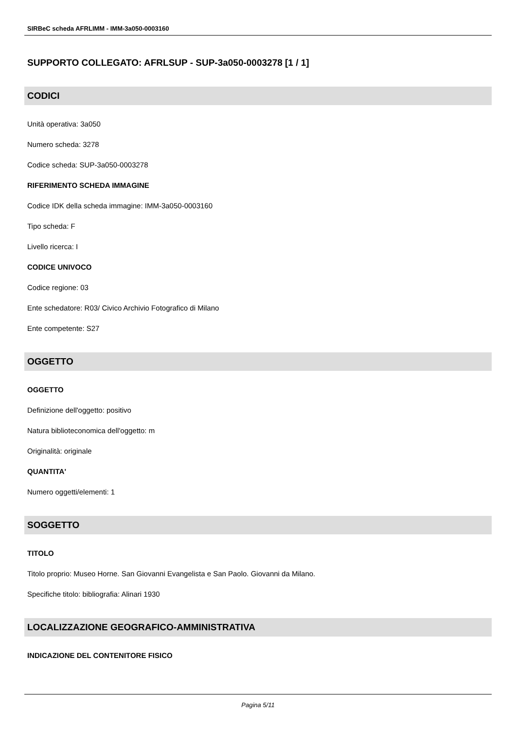SIRBeC scheda AFRLIMM - IMM-3a050-0003160
SUPPORTO COLLEGATO: AFRLSUP - SUP-3a050-0003278 [1 / 1]
CODICI
Unità operativa: 3a050
Numero scheda: 3278
Codice scheda: SUP-3a050-0003278
RIFERIMENTO SCHEDA IMMAGINE
Codice IDK della scheda immagine: IMM-3a050-0003160
Tipo scheda: F
Livello ricerca: I
CODICE UNIVOCO
Codice regione: 03
Ente schedatore: R03/ Civico Archivio Fotografico di Milano
Ente competente: S27
OGGETTO
OGGETTO
Definizione dell'oggetto: positivo
Natura biblioteconomica dell'oggetto: m
Originalità: originale
QUANTITA'
Numero oggetti/elementi: 1
SOGGETTO
TITOLO
Titolo proprio: Museo Horne. San Giovanni Evangelista e San Paolo. Giovanni da Milano.
Specifiche titolo: bibliografia: Alinari 1930
LOCALIZZAZIONE GEOGRAFICO-AMMINISTRATIVA
INDICAZIONE DEL CONTENITORE FISICO
Pagina 5/11